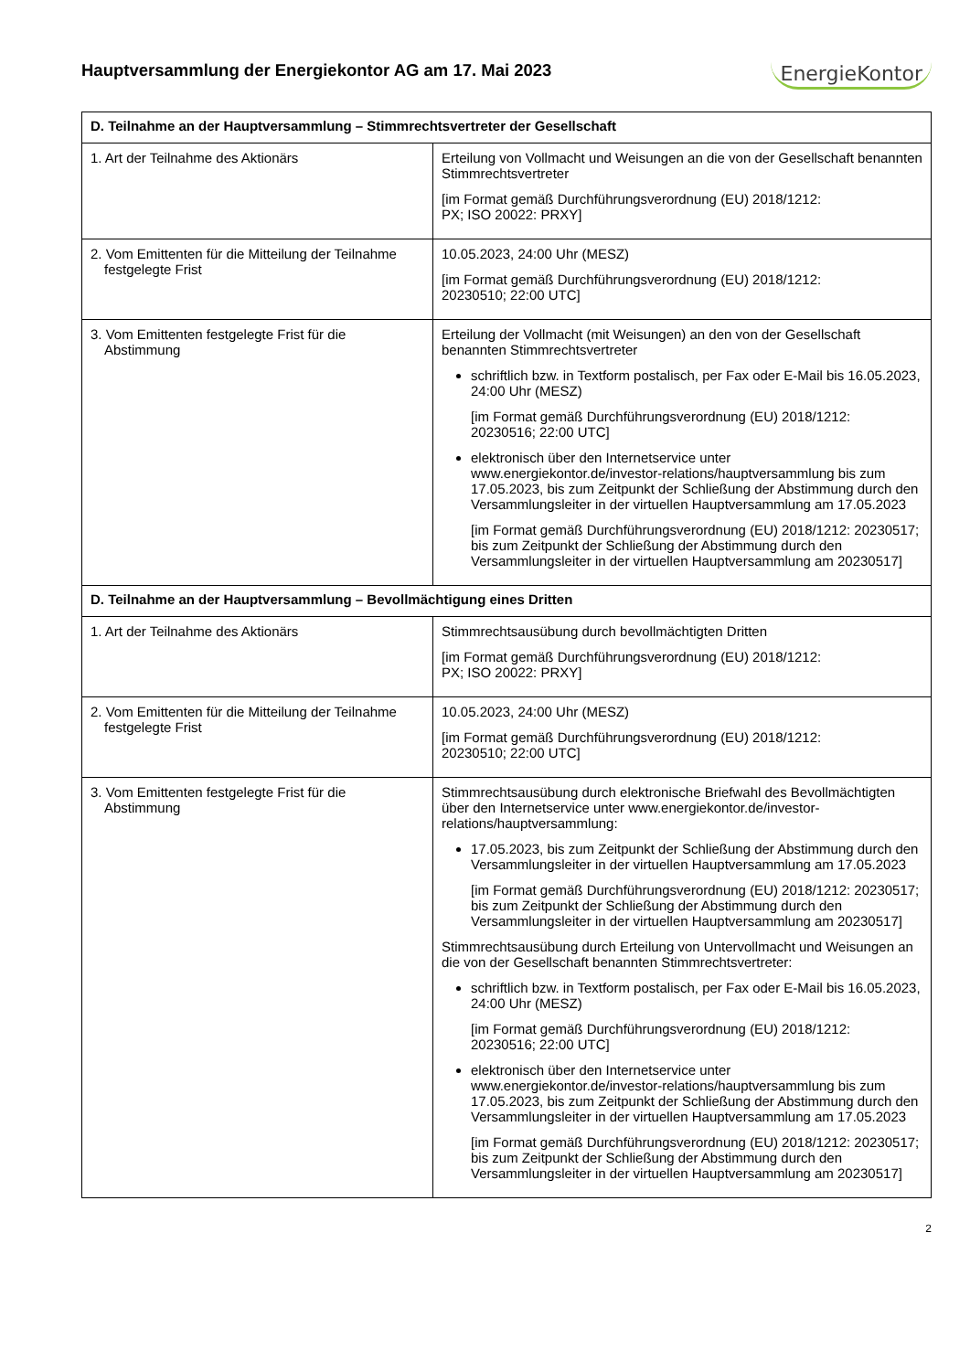Hauptversammlung der Energiekontor AG am 17. Mai 2023
EnergieKontor
| D. Teilnahme an der Hauptversammlung – Stimmrechtsvertreter der Gesellschaft | |
| --- | --- |
| 1. Art der Teilnahme des Aktionärs | Erteilung von Vollmacht und Weisungen an die von der Gesellschaft benannten Stimmrechtsvertreter [im Format gemäß Durchführungsverordnung (EU) 2018/1212: PX; ISO 20022: PRXY] |
| 2. Vom Emittenten für die Mitteilung der Teilnahme festgelegte Frist | 10.05.2023, 24:00 Uhr (MESZ) [im Format gemäß Durchführungsverordnung (EU) 2018/1212: 20230510; 22:00 UTC] |
| 3. Vom Emittenten festgelegte Frist für die Abstimmung | Erteilung der Vollmacht (mit Weisungen) an den von der Gesellschaft benannten Stimmrechtsvertreter schriftlich bzw. in Textform postalisch, per Fax oder E-Mail bis 16.05.2023, 24:00 Uhr (MESZ) [im Format gemäß Durchführungsverordnung (EU) 2018/1212: 20230516; 22:00 UTC] elektronisch über den Internetservice unter www.energiekontor.de/investor-relations/hauptversammlung bis zum 17.05.2023, bis zum Zeitpunkt der Schließung der Abstimmung durch den Versammlungsleiter in der virtuellen Hauptversammlung am 17.05.2023 [im Format gemäß Durchführungsverordnung (EU) 2018/1212: 20230517; bis zum Zeitpunkt der Schließung der Abstimmung durch den Versammlungsleiter in der virtuellen Hauptversammlung am 20230517] |
| D. Teilnahme an der Hauptversammlung – Bevollmächtigung eines Dritten | |
| 1. Art der Teilnahme des Aktionärs | Stimmrechtsausübung durch bevollmächtigten Dritten [im Format gemäß Durchführungsverordnung (EU) 2018/1212: PX; ISO 20022: PRXY] |
| 2. Vom Emittenten für die Mitteilung der Teilnahme festgelegte Frist | 10.05.2023, 24:00 Uhr (MESZ) [im Format gemäß Durchführungsverordnung (EU) 2018/1212: 20230510; 22:00 UTC] |
| 3. Vom Emittenten festgelegte Frist für die Abstimmung | Stimmrechtsausübung durch elektronische Briefwahl des Bevollmächtigten über den Internetservice unter www.energiekontor.de/investor-relations/hauptversammlung: 17.05.2023, bis zum Zeitpunkt der Schließung der Abstimmung durch den Versammlungsleiter in der virtuellen Hauptversammlung am 17.05.2023 [im Format gemäß Durchführungsverordnung (EU) 2018/1212: 20230517; bis zum Zeitpunkt der Schließung der Abstimmung durch den Versammlungsleiter in der virtuellen Hauptversammlung am 20230517] Stimmrechtsausübung durch Erteilung von Untervollmacht und Weisungen an die von der Gesellschaft benannten Stimmrechtsvertreter: schriftlich bzw. in Textform postalisch, per Fax oder E-Mail bis 16.05.2023, 24:00 Uhr (MESZ) [im Format gemäß Durchführungsverordnung (EU) 2018/1212: 20230516; 22:00 UTC] elektronisch über den Internetservice unter www.energiekontor.de/investor-relations/hauptversammlung bis zum 17.05.2023, bis zum Zeitpunkt der Schließung der Abstimmung durch den Versammlungsleiter in der virtuellen Hauptversammlung am 17.05.2023 [im Format gemäß Durchführungsverordnung (EU) 2018/1212: 20230517; bis zum Zeitpunkt der Schließung der Abstimmung durch den Versammlungsleiter in der virtuellen Hauptversammlung am 20230517] |
2